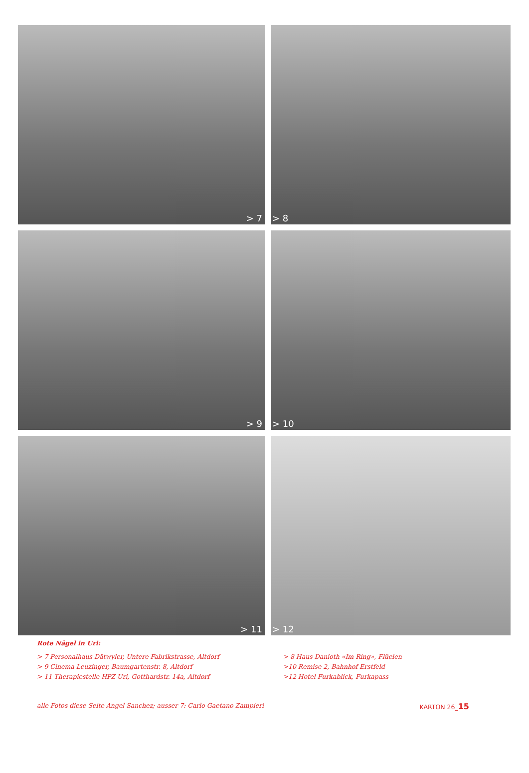> 7
> 8
> 9
> 10
> 11
> 12
Rote Nägel in Uri:
> 7 Personalhaus Dätwyler, Untere Fabrikstrasse, Altdorf
> 9 Cinema Leuzinger, Baumgartenstr. 8, Altdorf
> 11 Therapiestelle HPZ Uri, Gotthardstr. 14a, Altdorf
> 8 Haus Danioth «Im Ring», Flüelen
>10 Remise 2, Bahnhof Erstfeld
>12 Hotel Furkablick, Furkapass
alle Fotos diese Seite Angel Sanchez; ausser 7: Carlo Gaetano Zampieri KARTON 26_15